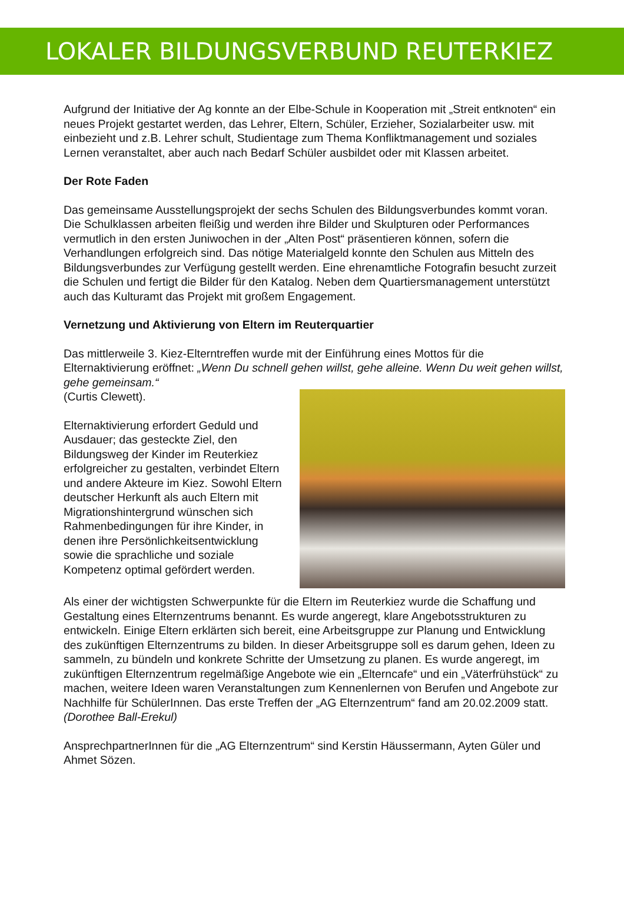LOKALER BILDUNGSVERBUND REUTERKIEZ
Aufgrund der Initiative der Ag konnte an der Elbe-Schule in Kooperation mit „Streit entknoten“ ein neues Projekt gestartet werden, das Lehrer, Eltern, Schüler, Erzieher, Sozialarbeiter usw. mit einbezieht und z.B. Lehrer schult, Studientage zum Thema Konfliktmanagement und soziales Lernen veranstaltet, aber auch nach Bedarf Schüler ausbildet oder mit Klassen arbeitet.
Der Rote Faden
Das gemeinsame Ausstellungsprojekt der sechs Schulen des Bildungsverbundes kommt voran. Die Schulklassen arbeiten fleißig und werden ihre Bilder und Skulpturen oder Performances vermutlich in den ersten Juniwochen in der „Alten Post“ präsentieren können, sofern die Verhandlungen erfolgreich sind. Das nötige Materialgeld konnte den Schulen aus Mitteln des Bildungsverbundes zur Verfügung gestellt werden. Eine ehrenamtliche Fotografin besucht zurzeit die Schulen und fertigt die Bilder für den Katalog. Neben dem Quartiersmanagement unterstützt auch das Kulturamt das Projekt mit großem Engagement.
Vernetzung und Aktivierung von Eltern im Reuterquartier
Das mittlerweile 3. Kiez-Elterntreffen wurde mit der Einführung eines Mottos für die Elternaktivierung eröffnet: „Wenn Du schnell gehen willst, gehe alleine. Wenn Du weit gehen willst, gehe gemeinsam.“
(Curtis Clewett).
Elternaktivierung erfordert Geduld und Ausdauer; das gesteckte Ziel, den Bildungsweg der Kinder im Reuterkiez erfolgreicher zu gestalten, verbindet Eltern und andere Akteure im Kiez. Sowohl Eltern deutscher Herkunft als auch Eltern mit Migrationshintergrund wünschen sich Rahmenbedingungen für ihre Kinder, in denen ihre Persönlichkeitsentwicklung sowie die sprachliche und soziale Kompetenz optimal gefördert werden.
Als einer der wichtigsten Schwerpunkte für die Eltern im Reuterkiez wurde die Schaffung und Gestaltung eines Elternzentrums benannt. Es wurde angeregt, klare Angebotsstrukturen zu entwickeln. Einige Eltern erklärten sich bereit, eine Arbeitsgruppe zur Planung und Entwicklung des zukünftigen Elternzentrums zu bilden. In dieser Arbeitsgruppe soll es darum gehen, Ideen zu sammeln, zu bündeln und konkrete Schritte der Umsetzung zu planen. Es wurde angeregt, im zukünftigen Elternzentrum regelmäßige Angebote wie ein „Elterncafe“ und ein „Väterfrühstück“ zu machen, weitere Ideen waren Veranstaltungen zum Kennenlernen von Berufen und Angebote zur Nachhilfe für SchülerInnen. Das erste Treffen der „AG Elternzentrum“ fand am 20.02.2009 statt. (Dorothee Ball-Erekul)
AnsprechpartnerInnen für die „AG Elternzentrum“ sind Kerstin Häussermann, Ayten Güler und Ahmet Sözen.